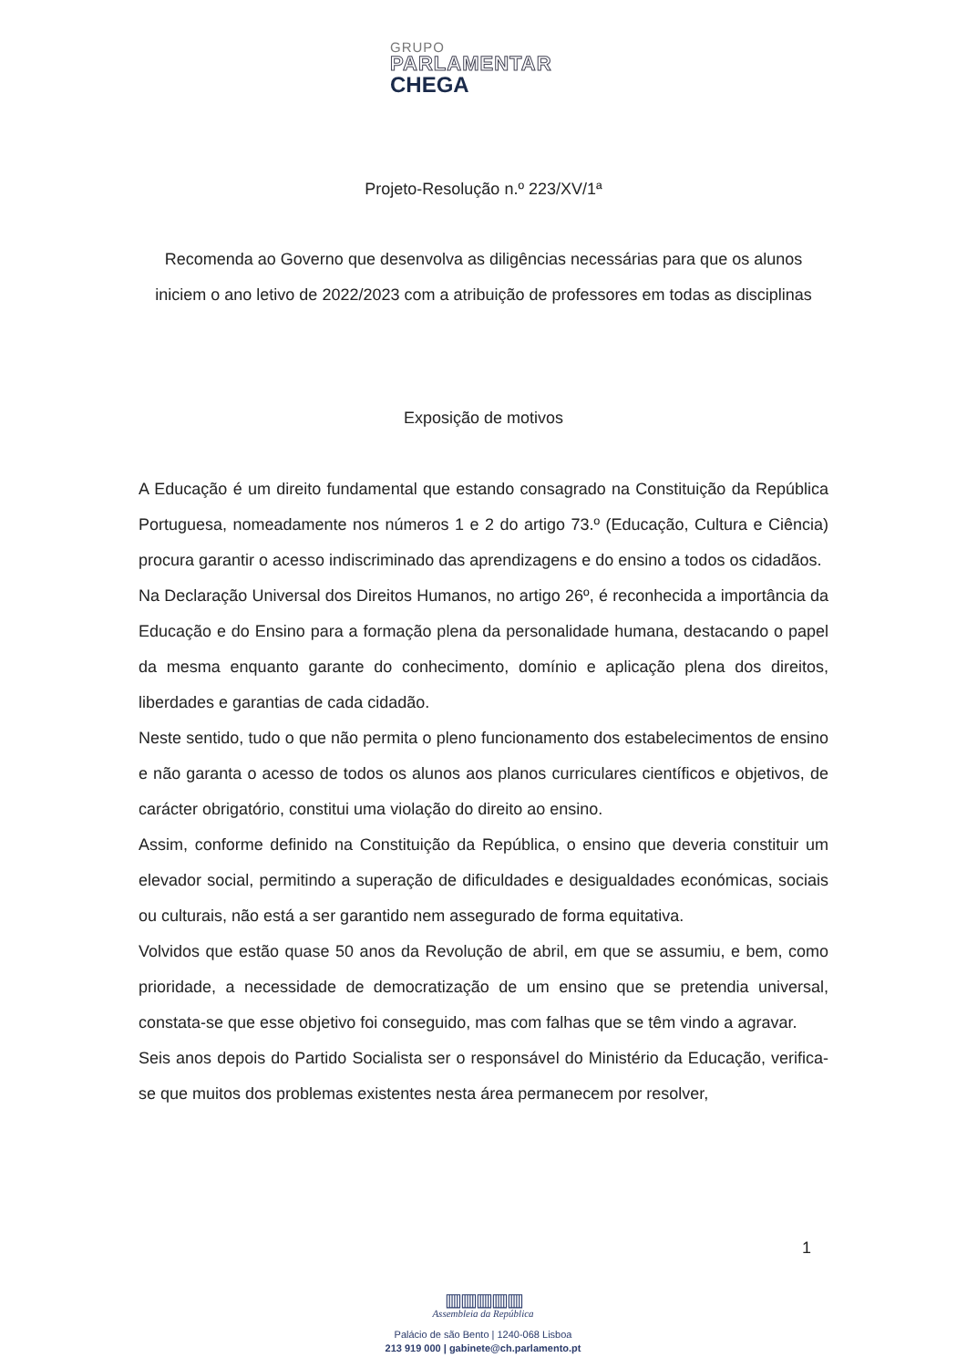GRUPO
PARLAMENTAR
CHEGA
Projeto-Resolução n.º 223/XV/1ª
Recomenda ao Governo que desenvolva as diligências necessárias para que os alunos iniciem o ano letivo de 2022/2023 com a atribuição de professores em todas as disciplinas
Exposição de motivos
A Educação é um direito fundamental que estando consagrado na Constituição da República Portuguesa, nomeadamente nos números 1 e 2 do artigo 73.º (Educação, Cultura e Ciência) procura garantir o acesso indiscriminado das aprendizagens e do ensino a todos os cidadãos.
Na Declaração Universal dos Direitos Humanos, no artigo 26º, é reconhecida a importância da Educação e do Ensino para a formação plena da personalidade humana, destacando o papel da mesma enquanto garante do conhecimento, domínio e aplicação plena dos direitos, liberdades e garantias de cada cidadão.
Neste sentido, tudo o que não permita o pleno funcionamento dos estabelecimentos de ensino e não garanta o acesso de todos os alunos aos planos curriculares científicos e objetivos, de carácter obrigatório, constitui uma violação do direito ao ensino.
Assim, conforme definido na Constituição da República, o ensino que deveria constituir um elevador social, permitindo a superação de dificuldades e desigualdades económicas, sociais ou culturais, não está a ser garantido nem assegurado de forma equitativa.
Volvidos que estão quase 50 anos da Revolução de abril, em que se assumiu, e bem, como prioridade, a necessidade de democratização de um ensino que se pretendia universal, constata-se que esse objetivo foi conseguido, mas com falhas que se têm vindo a agravar.
Seis anos depois do Partido Socialista ser o responsável do Ministério da Educação, verifica-se que muitos dos problemas existentes nesta área permanecem por resolver,
1
▥▥▥▥▥
Assembleia da República
Palácio de são Bento | 1240-068 Lisboa
213 919 000 | gabinete@ch.parlamento.pt